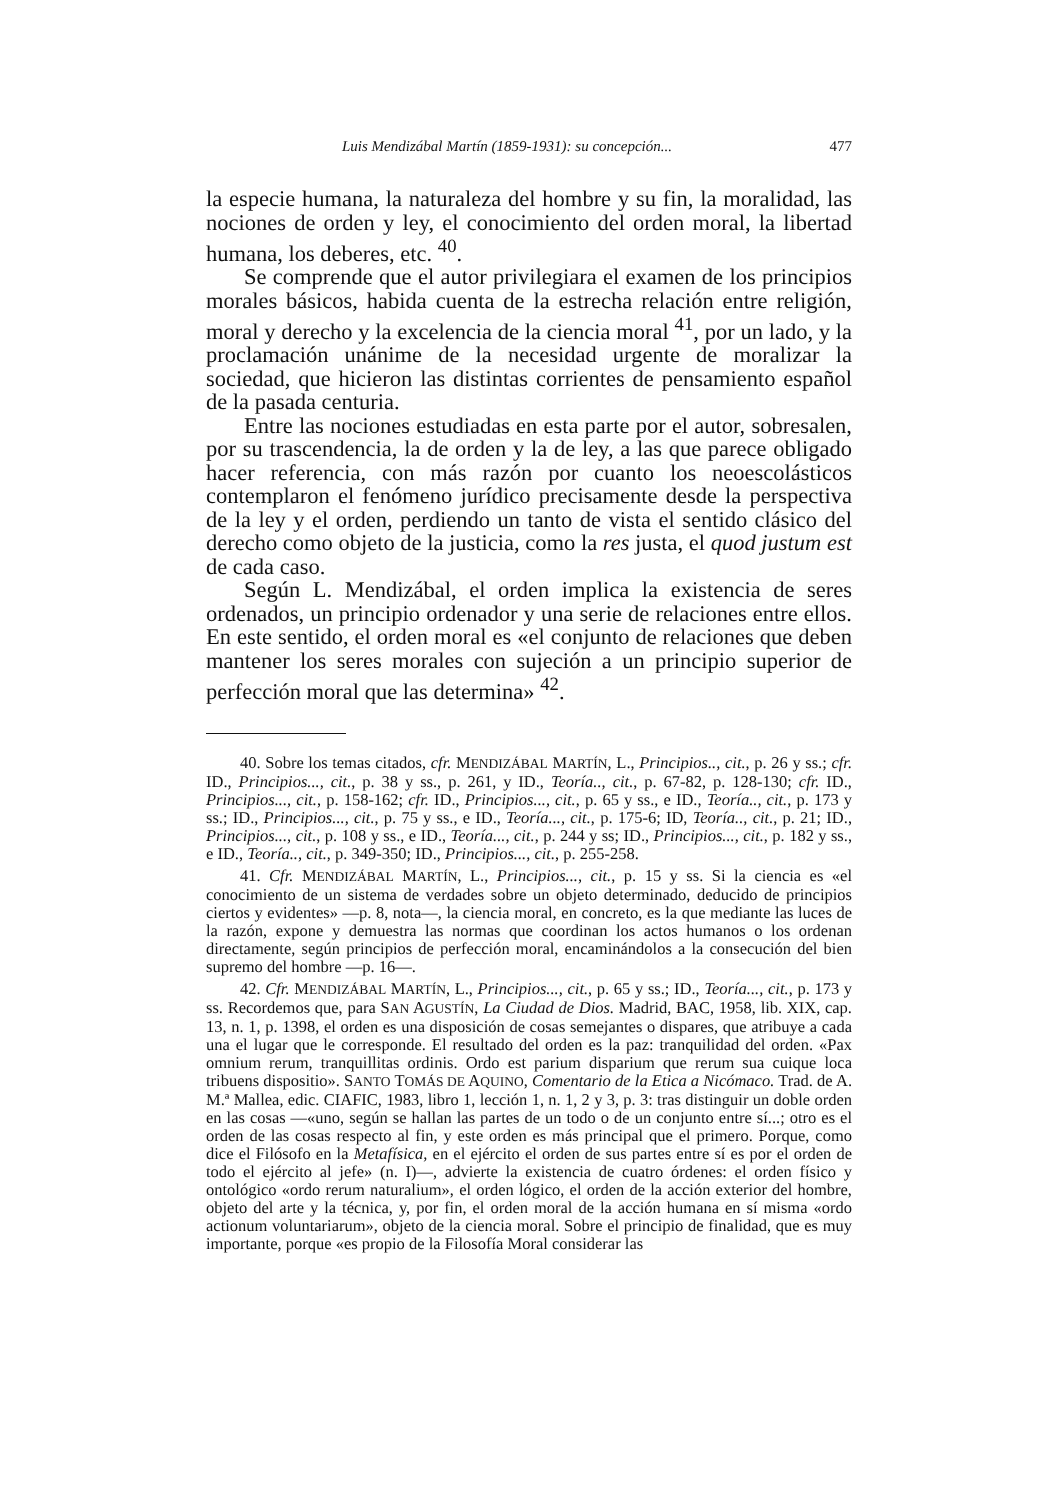Luis Mendizábal Martín (1859-1931): su concepción... 477
la especie humana, la naturaleza del hombre y su fin, la moralidad, las nociones de orden y ley, el conocimiento del orden moral, la libertad humana, los deberes, etc. <sup>40</sup>.
Se comprende que el autor privilegiara el examen de los principios morales básicos, habida cuenta de la estrecha relación entre religión, moral y derecho y la excelencia de la ciencia moral <sup>41</sup>, por un lado, y la proclamación unánime de la necesidad urgente de moralizar la sociedad, que hicieron las distintas corrientes de pensamiento español de la pasada centuria.
Entre las nociones estudiadas en esta parte por el autor, sobresalen, por su trascendencia, la de orden y la de ley, a las que parece obligado hacer referencia, con más razón por cuanto los neoescolásticos contemplaron el fenómeno jurídico precisamente desde la perspectiva de la ley y el orden, perdiendo un tanto de vista el sentido clásico del derecho como objeto de la justicia, como la res justa, el quod justum est de cada caso.
Según L. Mendizábal, el orden implica la existencia de seres ordenados, un principio ordenador y una serie de relaciones entre ellos. En este sentido, el orden moral es «el conjunto de relaciones que deben mantener los seres morales con sujeción a un principio superior de perfección moral que las determina» <sup>42</sup>.
40. Sobre los temas citados, cfr. MENDIZÁBAL MARTÍN, L., Principios.., cit., p. 26 y ss.; cfr. ID., Principios..., cit., p. 38 y ss., p. 261, y ID., Teoría.., cit., p. 67-82, p. 128-130; cfr. ID., Principios..., cit., p. 158-162; cfr. ID., Principios..., cit., p. 65 y ss., e ID., Teoría.., cit., p. 173 y ss.; ID., Principios..., cit., p. 75 y ss., e ID., Teoría..., cit., p. 175-6; ID, Teoría.., cit., p. 21; ID., Principios..., cit., p. 108 y ss., e ID., Teoría..., cit., p. 244 y ss; ID., Principios..., cit., p. 182 y ss., e ID., Teoría.., cit., p. 349-350; ID., Principios..., cit., p. 255-258.
41. Cfr. MENDIZÁBAL MARTÍN, L., Principios..., cit., p. 15 y ss. Si la ciencia es «el conocimiento de un sistema de verdades sobre un objeto determinado, deducido de principios ciertos y evidentes» —p. 8, nota—, la ciencia moral, en concreto, es la que mediante las luces de la razón, expone y demuestra las normas que coordinan los actos humanos o los ordenan directamente, según principios de perfección moral, encaminándolos a la consecución del bien supremo del hombre —p. 16—.
42. Cfr. MENDIZÁBAL MARTÍN, L., Principios..., cit., p. 65 y ss.; ID., Teoría..., cit., p. 173 y ss. Recordemos que, para SAN AGUSTÍN, La Ciudad de Dios. Madrid, BAC, 1958, lib. XIX, cap. 13, n. 1, p. 1398, el orden es una disposición de cosas semejantes o dispares, que atribuye a cada una el lugar que le corresponde. El resultado del orden es la paz: tranquilidad del orden. «Pax omnium rerum, tranquillitas ordinis. Ordo est parium disparium que rerum sua cuique loca tribuens dispositio». SANTO TOMÁS DE AQUINO, Comentario de la Etica a Nicómaco. Trad. de A. M.ª Mallea, edic. CIAFIC, 1983, libro 1, lección 1, n. 1, 2 y 3, p. 3: tras distinguir un doble orden en las cosas —«uno, según se hallan las partes de un todo o de un conjunto entre sí...; otro es el orden de las cosas respecto al fin, y este orden es más principal que el primero. Porque, como dice el Filósofo en la Metafísica, en el ejército el orden de sus partes entre sí es por el orden de todo el ejército al jefe» (n. I)—, advierte la existencia de cuatro órdenes: el orden físico y ontológico «ordo rerum naturalium», el orden lógico, el orden de la acción exterior del hombre, objeto del arte y la técnica, y, por fin, el orden moral de la acción humana en sí misma «ordo actionum voluntariarum», objeto de la ciencia moral. Sobre el principio de finalidad, que es muy importante, porque «es propio de la Filosofía Moral considerar las